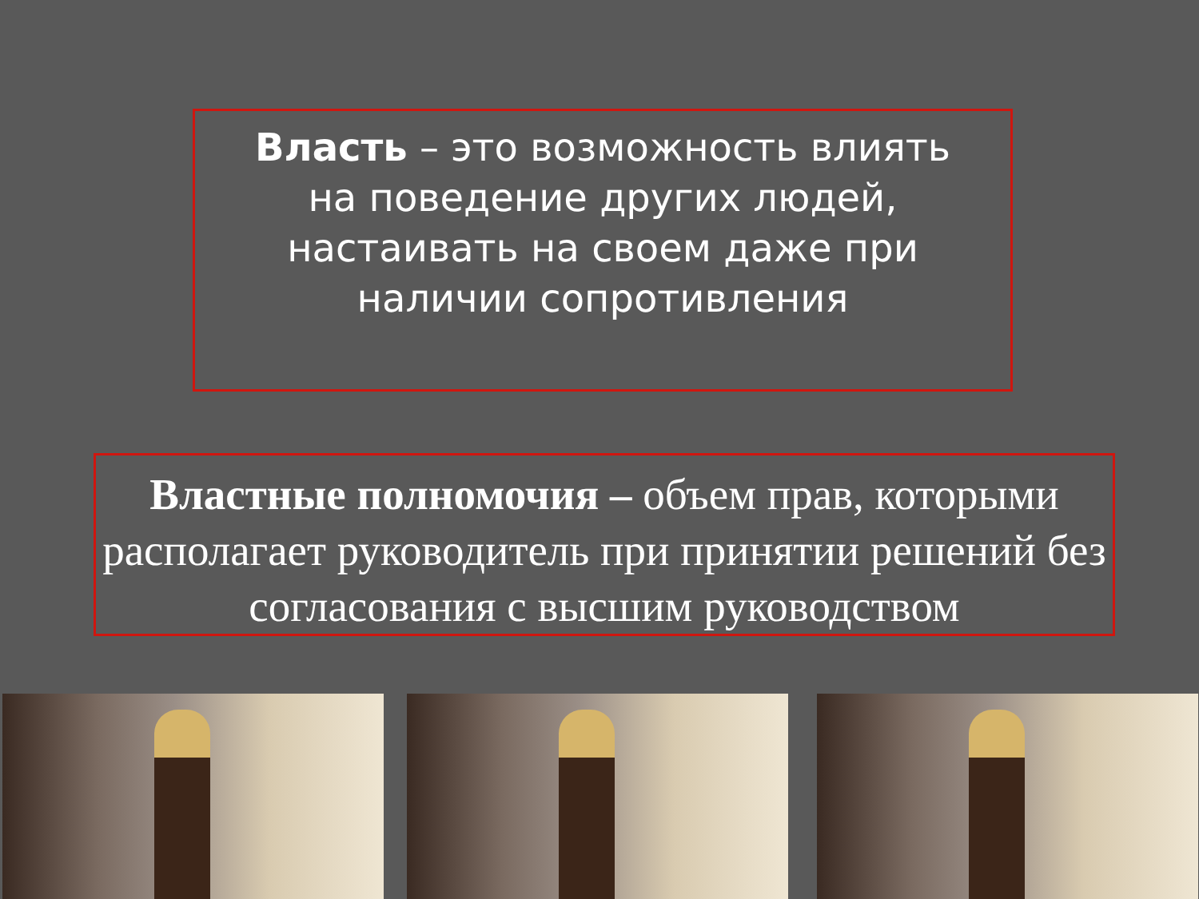Власть – это возможность влиять
на поведение других людей,
настаивать на своем даже при
наличии сопротивления
Властные полномочия – объем прав, которыми располагает руководитель при принятии решений без согласования с высшим руководством